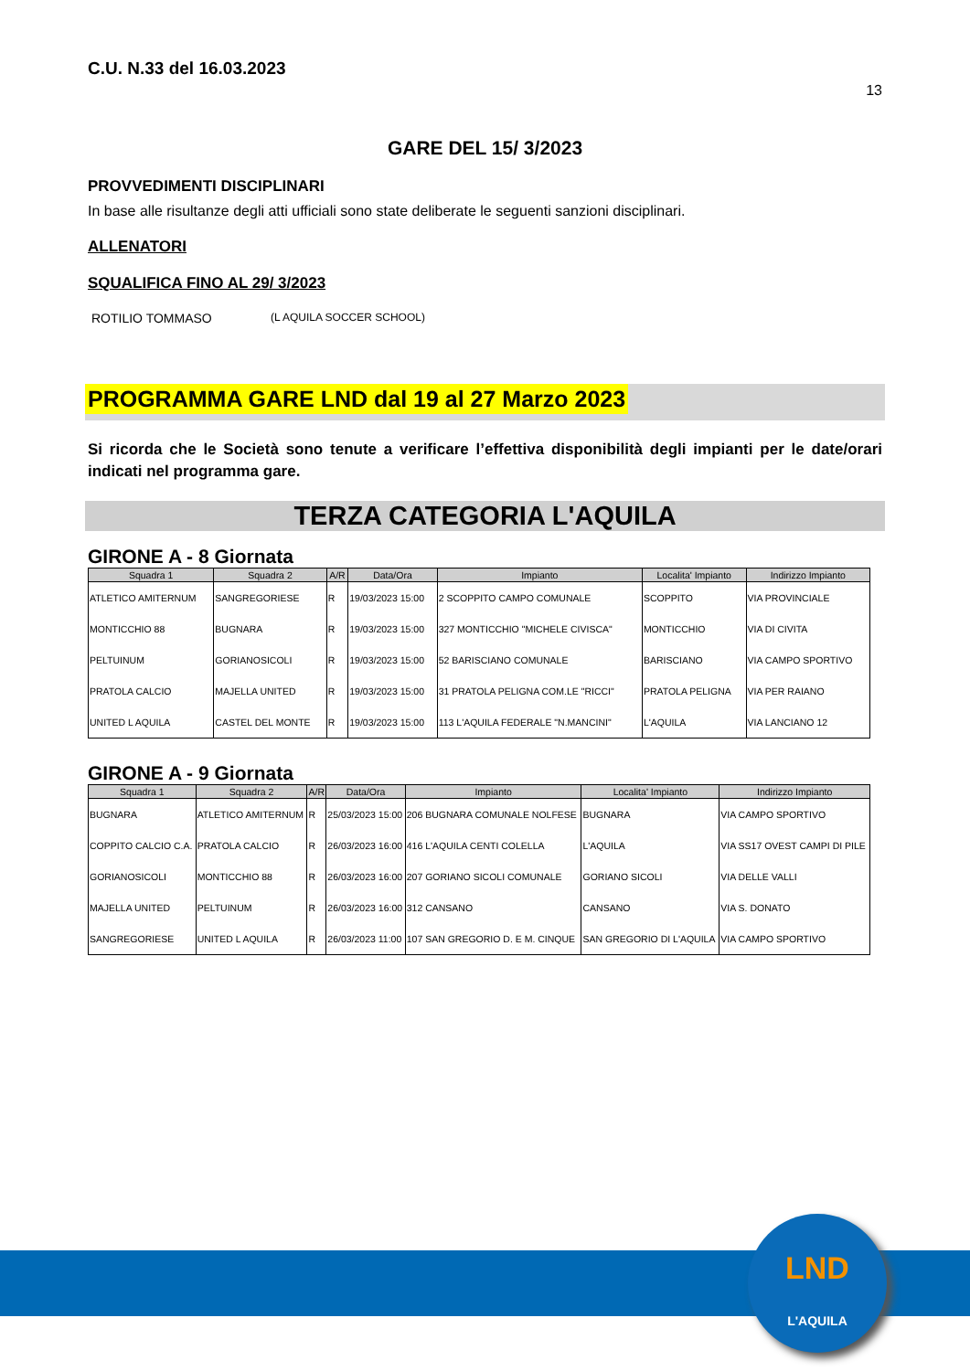C.U. N.33 del 16.03.2023
13
GARE DEL 15/ 3/2023
PROVVEDIMENTI DISCIPLINARI
In base alle risultanze degli atti ufficiali sono state deliberate le seguenti sanzioni disciplinari.
ALLENATORI
SQUALIFICA FINO AL 29/ 3/2023
ROTILIO TOMMASO (L AQUILA SOCCER SCHOOL)
PROGRAMMA GARE LND dal 19 al 27 Marzo 2023
Si ricorda che le Società sono tenute a verificare l’effettiva disponibilità degli impianti per le date/orari indicati nel programma gare.
TERZA CATEGORIA L'AQUILA
GIRONE A - 8 Giornata
| Squadra 1 | Squadra 2 | A/R | Data/Ora | Impianto | Localita' Impianto | Indirizzo Impianto |
| --- | --- | --- | --- | --- | --- | --- |
| ATLETICO AMITERNUM | SANGREGORIESE | R | 19/03/2023 15:00 | 2 SCOPPITO CAMPO COMUNALE | SCOPPITO | VIA PROVINCIALE |
| MONTICCHIO 88 | BUGNARA | R | 19/03/2023 15:00 | 327 MONTICCHIO "MICHELE CIVISCA" | MONTICCHIO | VIA DI CIVITA |
| PELTUINUM | GORIANOSICOLI | R | 19/03/2023 15:00 | 52 BARISCIANO COMUNALE | BARISCIANO | VIA CAMPO SPORTIVO |
| PRATOLA CALCIO | MAJELLA UNITED | R | 19/03/2023 15:00 | 31 PRATOLA PELIGNA COM.LE "RICCI" | PRATOLA PELIGNA | VIA PER RAIANO |
| UNITED L AQUILA | CASTEL DEL MONTE | R | 19/03/2023 15:00 | 113 L'AQUILA FEDERALE "N.MANCINI" | L'AQUILA | VIA LANCIANO 12 |
GIRONE A - 9 Giornata
| Squadra 1 | Squadra 2 | A/R | Data/Ora | Impianto | Localita' Impianto | Indirizzo Impianto |
| --- | --- | --- | --- | --- | --- | --- |
| BUGNARA | ATLETICO AMITERNUM | R | 25/03/2023 15:00 | 206 BUGNARA COMUNALE NOLFESE | BUGNARA | VIA CAMPO SPORTIVO |
| COPPITO CALCIO C.A. | PRATOLA CALCIO | R | 26/03/2023 16:00 | 416 L'AQUILA CENTI COLELLA | L'AQUILA | VIA SS17 OVEST CAMPI DI PILE |
| GORIANOSICOLI | MONTICCHIO 88 | R | 26/03/2023 16:00 | 207 GORIANO SICOLI COMUNALE | GORIANO SICOLI | VIA DELLE VALLI |
| MAJELLA UNITED | PELTUINUM | R | 26/03/2023 16:00 | 312 CANSANO | CANSANO | VIA S. DONATO |
| SANGREGORIESE | UNITED L AQUILA | R | 26/03/2023 11:00 | 107 SAN GREGORIO D. E M. CINQUE | SAN GREGORIO DI L'AQUILA | VIA CAMPO SPORTIVO |
LND
L'AQUILA